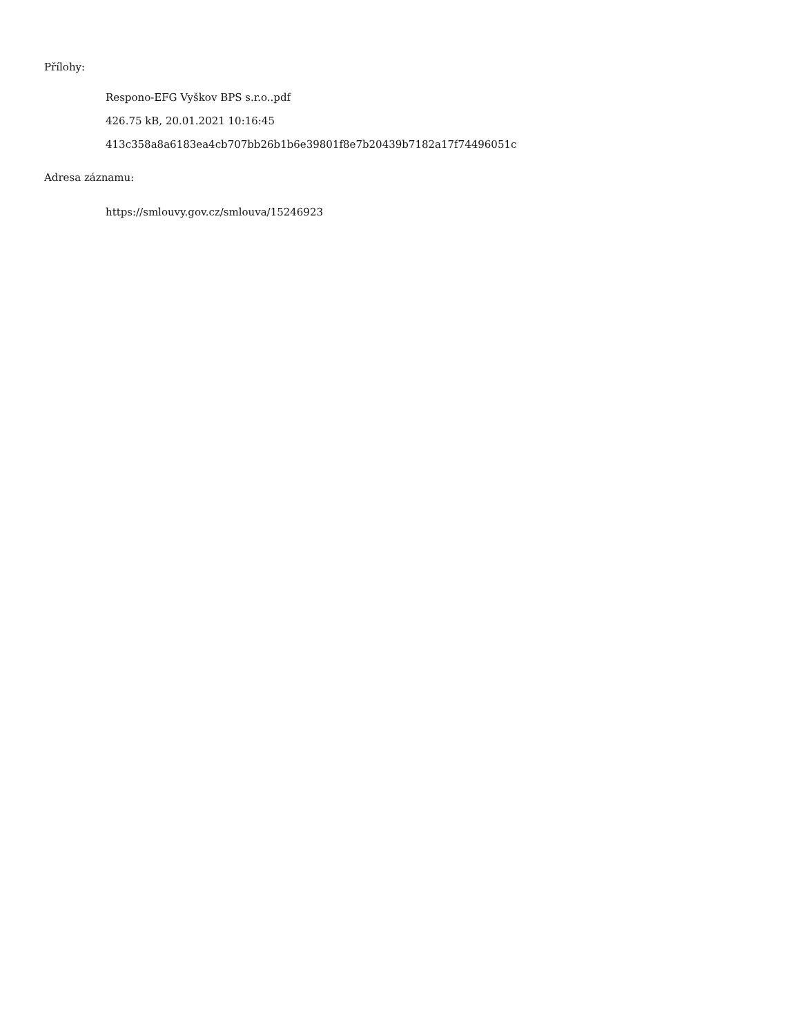Přílohy:
Respono-EFG Vyškov BPS s.r.o..pdf
426.75 kB, 20.01.2021 10:16:45
413c358a8a6183ea4cb707bb26b1b6e39801f8e7b20439b7182a17f74496051c
Adresa záznamu:
https://smlouvy.gov.cz/smlouva/15246923